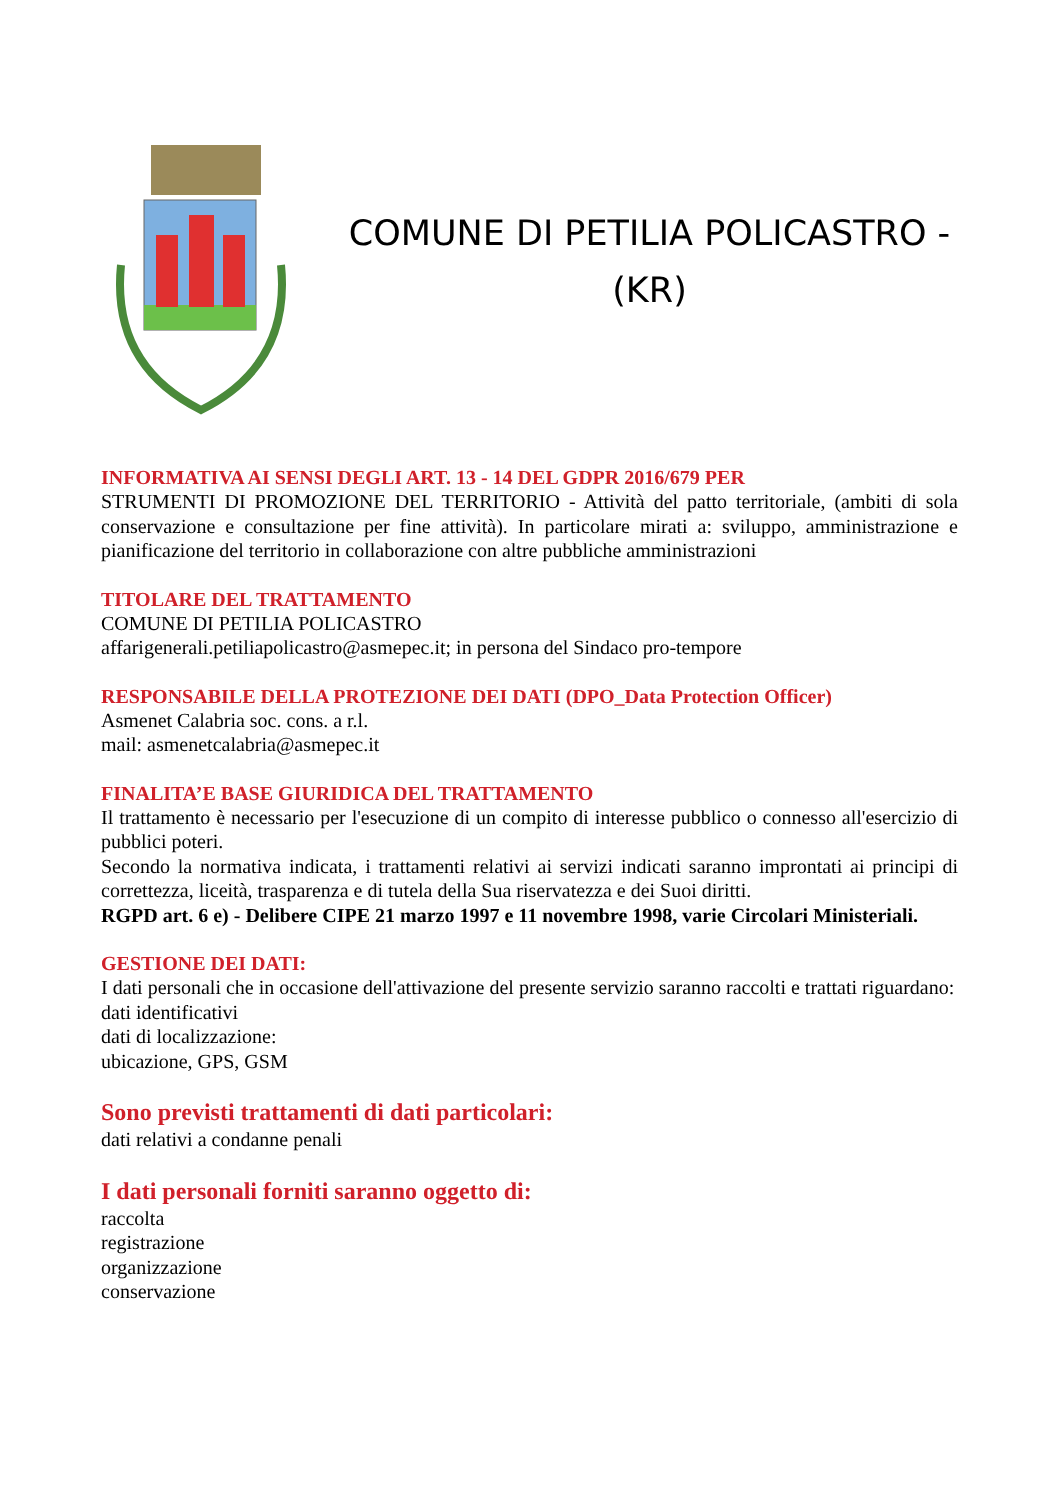COMUNE DI PETILIA POLICASTRO -
(KR)
INFORMATIVA AI SENSI DEGLI ART. 13 - 14 DEL GDPR 2016/679 PER
STRUMENTI DI PROMOZIONE DEL TERRITORIO - Attività del patto territoriale, (ambiti di sola conservazione e consultazione per fine attività). In particolare mirati a: sviluppo, amministrazione e pianificazione del territorio in collaborazione con altre pubbliche amministrazioni
TITOLARE DEL TRATTAMENTO
COMUNE DI PETILIA POLICASTRO
affarigenerali.petiliapolicastro@asmepec.it; in persona del Sindaco pro-tempore
RESPONSABILE DELLA PROTEZIONE DEI DATI (DPO_Data Protection Officer)
Asmenet Calabria soc. cons. a r.l.
mail: asmenetcalabria@asmepec.it
FINALITA’E BASE GIURIDICA DEL TRATTAMENTO
Il trattamento è necessario per l'esecuzione di un compito di interesse pubblico o connesso all'esercizio di pubblici poteri.
Secondo la normativa indicata, i trattamenti relativi ai servizi indicati saranno improntati ai principi di correttezza, liceità, trasparenza e di tutela della Sua riservatezza e dei Suoi diritti.
RGPD art. 6 e) - Delibere CIPE 21 marzo 1997 e 11 novembre 1998, varie Circolari Ministeriali.
GESTIONE DEI DATI:
I dati personali che in occasione dell'attivazione del presente servizio saranno raccolti e trattati riguardano:
dati identificativi
dati di localizzazione:
ubicazione, GPS, GSM
Sono previsti trattamenti di dati particolari:
dati relativi a condanne penali
I dati personali forniti saranno oggetto di:
raccolta
registrazione
organizzazione
conservazione